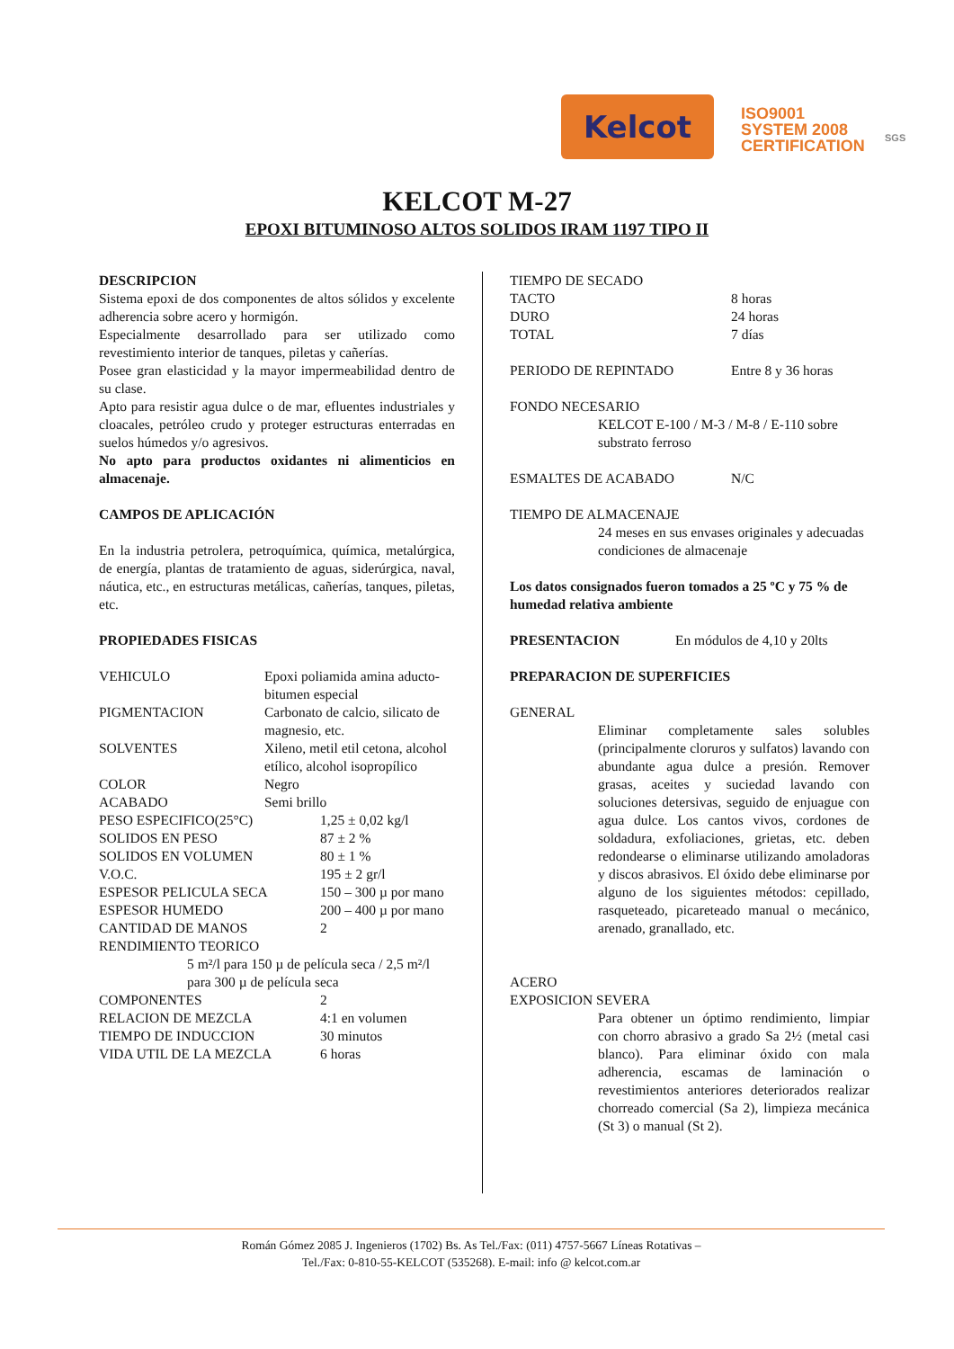Kelcot
ISO9001
SYSTEM 2008
CERTIFICATION
SGS
KELCOT M-27
EPOXI BITUMINOSO ALTOS SOLIDOS IRAM 1197 TIPO II
DESCRIPCION
Sistema epoxi de dos componentes de altos sólidos y excelente adherencia sobre acero y hormigón.
Especialmente desarrollado para ser utilizado como revestimiento interior de tanques, piletas y cañerías.
Posee gran elasticidad y la mayor impermeabilidad dentro de su clase.
Apto para resistir agua dulce o de mar, efluentes industriales y cloacales, petróleo crudo y proteger estructuras enterradas en suelos húmedos y/o agresivos.
No apto para productos oxidantes ni alimenticios en almacenaje.
CAMPOS DE APLICACIÓN
En la industria petrolera, petroquímica, química, metalúrgica, de energía, plantas de tratamiento de aguas, siderúrgica, naval, náutica, etc., en estructuras metálicas, cañerías, tanques, piletas, etc.
PROPIEDADES FISICAS
| VEHICULO | Epoxi poliamida amina aducto-bitumen especial |
| PIGMENTACION | Carbonato de calcio, silicato de magnesio, etc. |
| SOLVENTES | Xileno, metil etil cetona, alcohol etílico, alcohol isopropílico |
| COLOR | Negro |
| ACABADO | Semi brillo |
| PESO ESPECIFICO(25°C) | 1,25 ± 0,02 kg/l |
| SOLIDOS EN PESO | 87 ± 2 % |
| SOLIDOS EN VOLUMEN | 80 ± 1 % |
| V.O.C. | 195 ± 2 gr/l |
| ESPESOR PELICULA SECA | 150 – 300 µ por mano |
| ESPESOR HUMEDO | 200 – 400 µ por mano |
| CANTIDAD DE MANOS | 2 |
| RENDIMIENTO TEORICO | |
| 5 m²/l para 150 µ de película seca / 2,5 m²/l para 300 µ de película seca | |
| COMPONENTES | 2 |
| RELACION DE MEZCLA | 4:1 en volumen |
| TIEMPO DE INDUCCION | 30 minutos |
| VIDA UTIL DE LA MEZCLA | 6 horas |
| TIEMPO DE SECADO | |
| TACTO | 8 horas |
| DURO | 24 horas |
| TOTAL | 7 días |
| PERIODO DE REPINTADO | Entre 8 y 36 horas |
FONDO NECESARIO
KELCOT E-100 / M-3 / M-8 / E-110 sobre substrato ferroso
| ESMALTES DE ACABADO | N/C |
TIEMPO DE ALMACENAJE
24 meses en sus envases originales y adecuadas condiciones de almacenaje
Los datos consignados fueron tomados a 25 ºC y 75 % de humedad relativa ambiente
| PRESENTACION | En módulos de 4,10 y 20lts |
PREPARACION DE SUPERFICIES
GENERAL
Eliminar completamente sales solubles (principalmente cloruros y sulfatos) lavando con abundante agua dulce a presión. Remover grasas, aceites y suciedad lavando con soluciones detersivas, seguido de enjuague con agua dulce. Los cantos vivos, cordones de soldadura, exfoliaciones, grietas, etc. deben redondearse o eliminarse utilizando amoladoras y discos abrasivos. El óxido debe eliminarse por alguno de los siguientes métodos: cepillado, rasqueteado, picareteado manual o mecánico, arenado, granallado, etc.
ACERO
EXPOSICION SEVERA
Para obtener un óptimo rendimiento, limpiar con chorro abrasivo a grado Sa 2½ (metal casi blanco). Para eliminar óxido con mala adherencia, escamas de laminación o revestimientos anteriores deteriorados realizar chorreado comercial (Sa 2), limpieza mecánica (St 3) o manual (St 2).
Román Gómez 2085 J. Ingenieros (1702) Bs. As Tel./Fax: (011) 4757-5667 Líneas Rotativas –
Tel./Fax: 0-810-55-KELCOT (535268). E-mail: info @ kelcot.com.ar